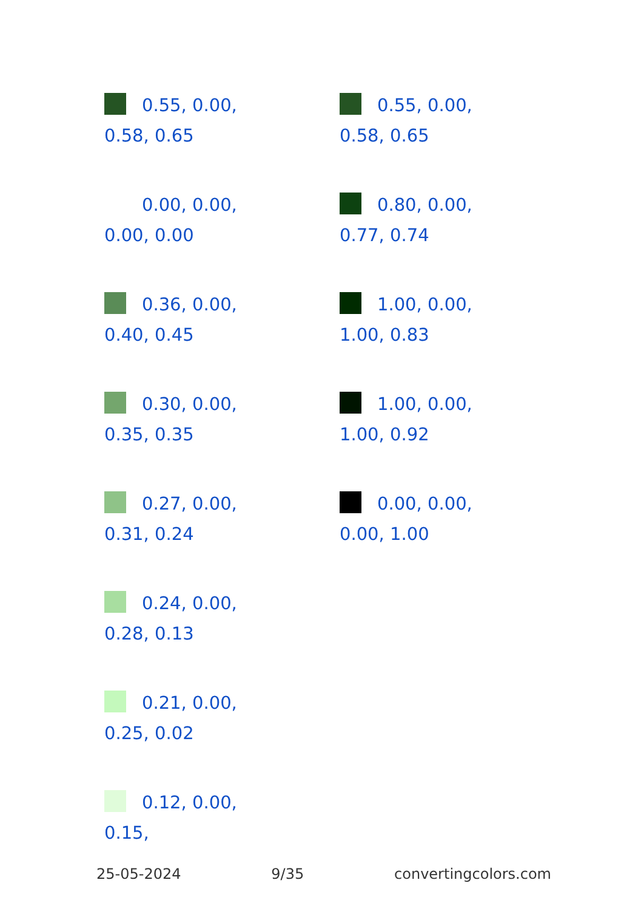0.55, 0.00, 0.58, 0.65
0.00, 0.00, 0.00, 0.00
0.36, 0.00, 0.40, 0.45
0.30, 0.00, 0.35, 0.35
0.27, 0.00, 0.31, 0.24
0.24, 0.00, 0.28, 0.13
0.21, 0.00, 0.25, 0.02
0.12, 0.00, 0.15,
0.55, 0.00, 0.58, 0.65
0.80, 0.00, 0.77, 0.74
1.00, 0.00, 1.00, 0.83
1.00, 0.00, 1.00, 0.92
0.00, 0.00, 0.00, 1.00
25-05-2024 9/35 convertingcolors.com